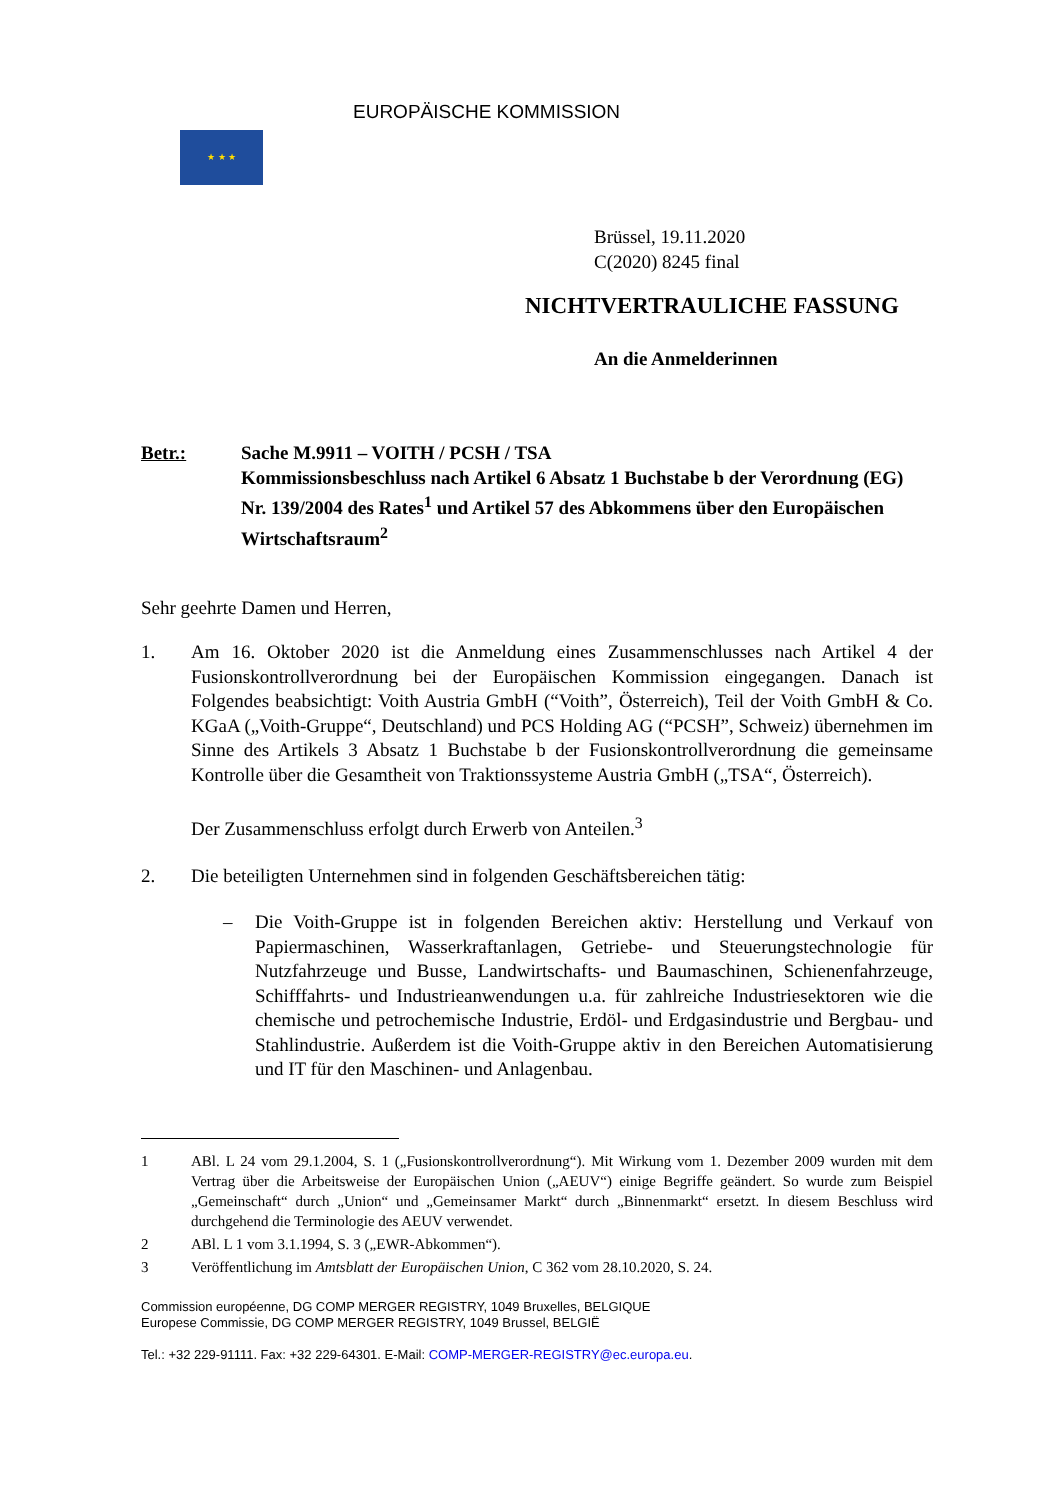★ ★ ★
EUROPÄISCHE KOMMISSION
Brüssel, 19.11.2020
C(2020) 8245 final
NICHTVERTRAULICHE FASSUNG
An die Anmelderinnen
Betr.: Sache M.9911 – VOITH / PCSH / TSA
Kommissionsbeschluss nach Artikel 6 Absatz 1 Buchstabe b der Verordnung (EG) Nr. 139/2004 des Rates<sup>1</sup> und Artikel 57 des Abkommens über den Europäischen Wirtschaftsraum<sup>2</sup>
Sehr geehrte Damen und Herren,
1. Am 16. Oktober 2020 ist die Anmeldung eines Zusammenschlusses nach Artikel 4 der Fusionskontrollverordnung bei der Europäischen Kommission eingegangen. Danach ist Folgendes beabsichtigt: Voith Austria GmbH (“Voith”, Österreich), Teil der Voith GmbH & Co. KGaA („Voith-Gruppe“, Deutschland) und PCS Holding AG (“PCSH”, Schweiz) übernehmen im Sinne des Artikels 3 Absatz 1 Buchstabe b der Fusionskontrollverordnung die gemeinsame Kontrolle über die Gesamtheit von Traktionssysteme Austria GmbH („TSA“, Österreich).
Der Zusammenschluss erfolgt durch Erwerb von Anteilen.<sup>3</sup>
2. Die beteiligten Unternehmen sind in folgenden Geschäftsbereichen tätig:
– Die Voith-Gruppe ist in folgenden Bereichen aktiv: Herstellung und Verkauf von Papiermaschinen, Wasserkraftanlagen, Getriebe- und Steuerungstechnologie für Nutzfahrzeuge und Busse, Landwirtschafts- und Baumaschinen, Schienenfahrzeuge, Schifffahrts- und Industrieanwendungen u.a. für zahlreiche Industriesektoren wie die chemische und petrochemische Industrie, Erdöl- und Erdgasindustrie und Bergbau- und Stahlindustrie. Außerdem ist die Voith-Gruppe aktiv in den Bereichen Automatisierung und IT für den Maschinen- und Anlagenbau.
1 ABl. L 24 vom 29.1.2004, S. 1 („Fusionskontrollverordnung“). Mit Wirkung vom 1. Dezember 2009 wurden mit dem Vertrag über die Arbeitsweise der Europäischen Union („AEUV“) einige Begriffe geändert. So wurde zum Beispiel „Gemeinschaft“ durch „Union“ und „Gemeinsamer Markt“ durch „Binnenmarkt“ ersetzt. In diesem Beschluss wird durchgehend die Terminologie des AEUV verwendet.
2 ABl. L 1 vom 3.1.1994, S. 3 („EWR-Abkommen“).
3 Veröffentlichung im Amtsblatt der Europäischen Union, C 362 vom 28.10.2020, S. 24.
Commission européenne, DG COMP MERGER REGISTRY, 1049 Bruxelles, BELGIQUE
Europese Commissie, DG COMP MERGER REGISTRY, 1049 Brussel, BELGIË
Tel.: +32 229-91111. Fax: +32 229-64301. E-Mail: COMP-MERGER-REGISTRY@ec.europa.eu.